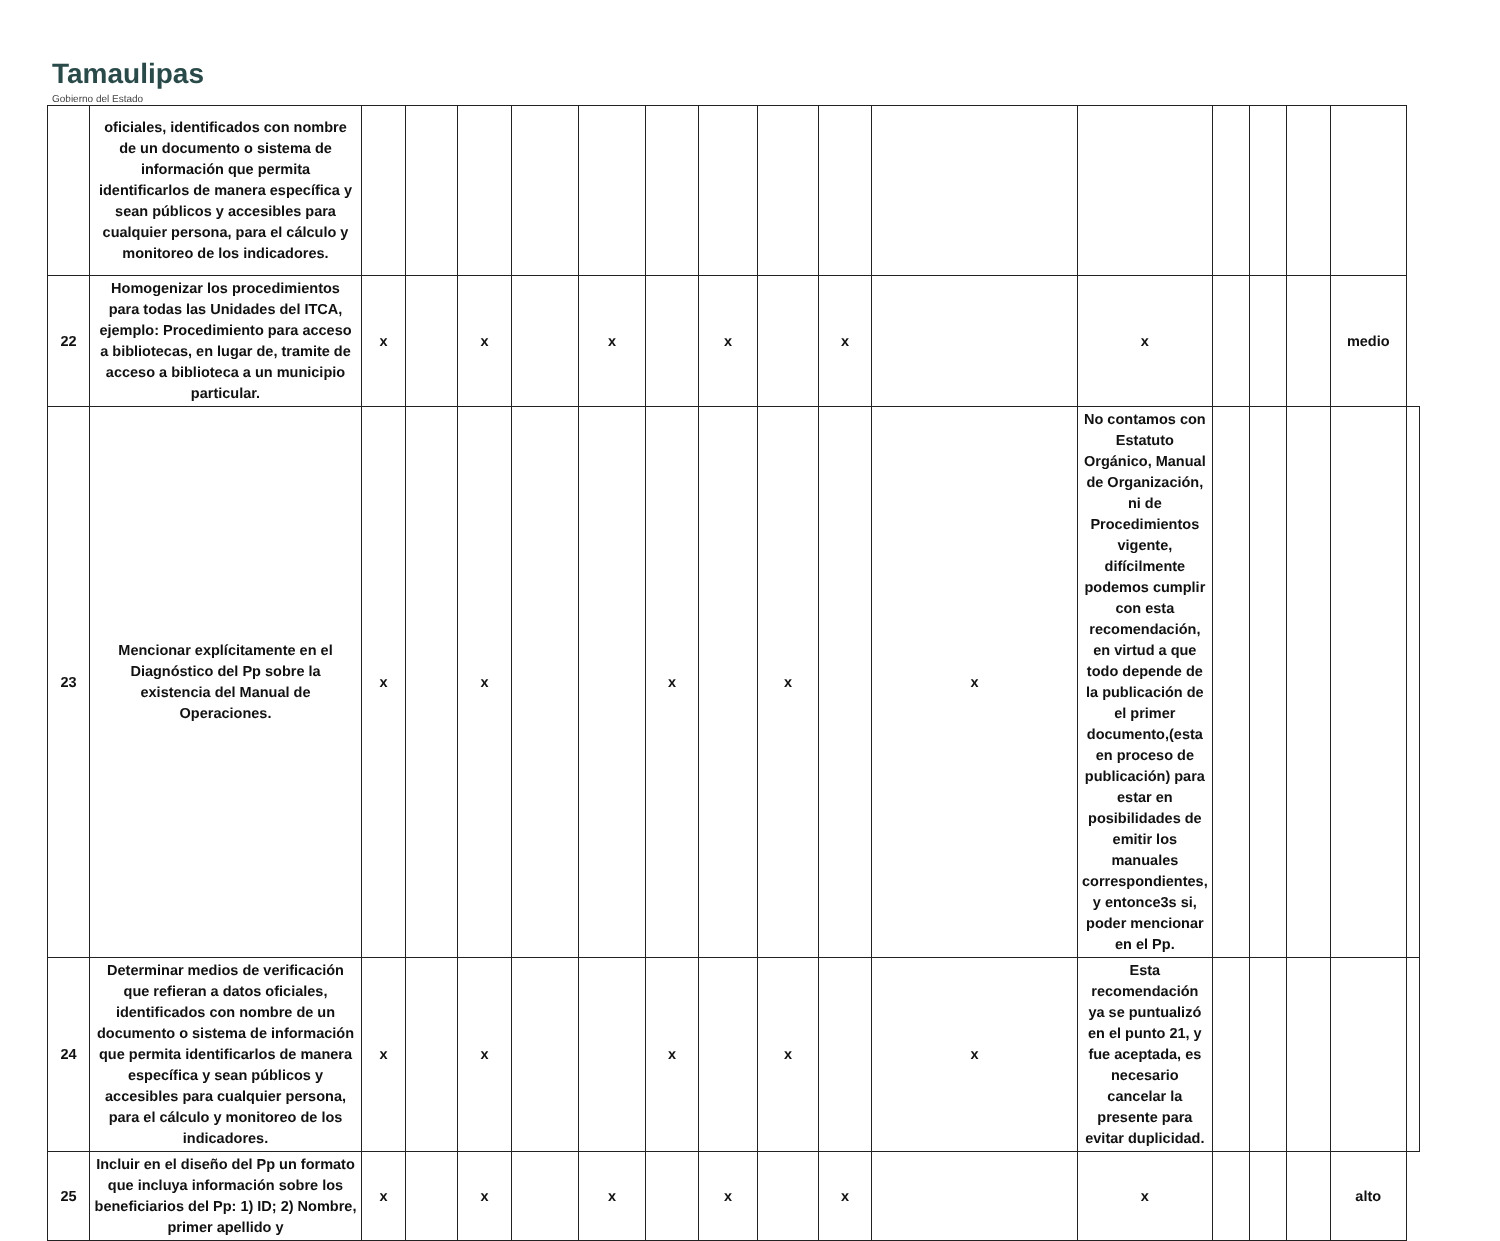Tamaulipas
Gobierno del Estado
| | oficiales, identificados con nombre de un documento o sistema de información que permita identificarlos de manera específica y sean públicos y accesibles para cualquier persona, para el cálculo y monitoreo de los indicadores. | | | | | | | | | | | | | | | | |
| 22 | Homogenizar los procedimientos para todas las Unidades del ITCA, ejemplo: Procedimiento para acceso a bibliotecas, en lugar de, tramite de acceso a biblioteca a un municipio particular. | x | | x | | x | | x | | x | | x | | | | medio | |
| 23 | Mencionar explícitamente en el Diagnóstico del Pp sobre la existencia del Manual de Operaciones. | x | | x | | | x | | x | | x | No contamos con Estatuto Orgánico, Manual de Organización, ni de Procedimientos vigente, difícilmente podemos cumplir con esta recomendación, en virtud a que todo depende de la publicación de el primer documento,(esta en proceso de publicación) para estar en posibilidades de emitir los manuales correspondientes, y entonce3s si, poder mencionar en el Pp. | | | | | |
| 24 | Determinar medios de verificación que refieran a datos oficiales, identificados con nombre de un documento o sistema de información que permita identificarlos de manera específica y sean públicos y accesibles para cualquier persona, para el cálculo y monitoreo de los indicadores. | x | | x | | | x | | x | | x | Esta recomendación ya se puntualizó en el punto 21, y fue aceptada, es necesario cancelar la presente para evitar duplicidad. | | | | | |
| 25 | Incluir en el diseño del Pp un formato que incluya información sobre los beneficiarios del Pp: 1) ID; 2) Nombre, primer apellido y | x | | x | | x | | x | | x | | x | | | | alto | |